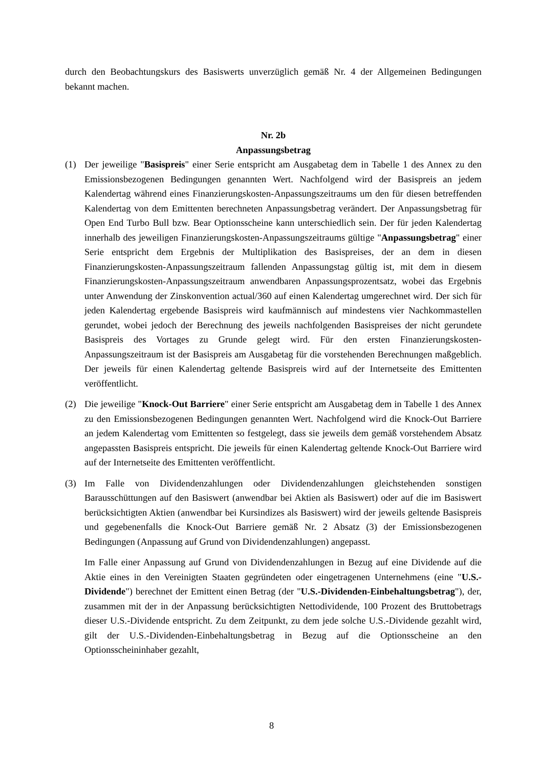durch den Beobachtungskurs des Basiswerts unverzüglich gemäß Nr. 4 der Allgemeinen Bedingungen bekannt machen.
Nr. 2b
Anpassungsbetrag
(1) Der jeweilige "Basispreis" einer Serie entspricht am Ausgabetag dem in Tabelle 1 des Annex zu den Emissionsbezogenen Bedingungen genannten Wert. Nachfolgend wird der Basispreis an jedem Kalendertag während eines Finanzierungskosten-Anpassungszeitraums um den für diesen betreffenden Kalendertag von dem Emittenten berechneten Anpassungsbetrag verändert. Der Anpassungsbetrag für Open End Turbo Bull bzw. Bear Optionsscheine kann unterschiedlich sein. Der für jeden Kalendertag innerhalb des jeweiligen Finanzierungskosten-Anpassungszeitraums gültige "Anpassungsbetrag" einer Serie entspricht dem Ergebnis der Multiplikation des Basispreises, der an dem in diesen Finanzierungskosten-Anpassungszeitraum fallenden Anpassungstag gültig ist, mit dem in diesem Finanzierungskosten-Anpassungszeitraum anwendbaren Anpassungsprozentsatz, wobei das Ergebnis unter Anwendung der Zinskonvention actual/360 auf einen Kalendertag umgerechnet wird. Der sich für jeden Kalendertag ergebende Basispreis wird kaufmännisch auf mindestens vier Nachkommastellen gerundet, wobei jedoch der Berechnung des jeweils nachfolgenden Basispreises der nicht gerundete Basispreis des Vortages zu Grunde gelegt wird. Für den ersten Finanzierungskosten-Anpassungszeitraum ist der Basispreis am Ausgabetag für die vorstehenden Berechnungen maßgeblich. Der jeweils für einen Kalendertag geltende Basispreis wird auf der Internetseite des Emittenten veröffentlicht.
(2) Die jeweilige "Knock-Out Barriere" einer Serie entspricht am Ausgabetag dem in Tabelle 1 des Annex zu den Emissionsbezogenen Bedingungen genannten Wert. Nachfolgend wird die Knock-Out Barriere an jedem Kalendertag vom Emittenten so festgelegt, dass sie jeweils dem gemäß vorstehendem Absatz angepassten Basispreis entspricht. Die jeweils für einen Kalendertag geltende Knock-Out Barriere wird auf der Internetseite des Emittenten veröffentlicht.
(3) Im Falle von Dividendenzahlungen oder Dividendenzahlungen gleichstehenden sonstigen Barausschüttungen auf den Basiswert (anwendbar bei Aktien als Basiswert) oder auf die im Basiswert berücksichtigten Aktien (anwendbar bei Kursindizes als Basiswert) wird der jeweils geltende Basispreis und gegebenenfalls die Knock-Out Barriere gemäß Nr. 2 Absatz (3) der Emissionsbezogenen Bedingungen (Anpassung auf Grund von Dividendenzahlungen) angepasst.
Im Falle einer Anpassung auf Grund von Dividendenzahlungen in Bezug auf eine Dividende auf die Aktie eines in den Vereinigten Staaten gegründeten oder eingetragenen Unternehmens (eine "U.S.-Dividende") berechnet der Emittent einen Betrag (der "U.S.-Dividenden-Einbehaltungsbetrag"), der, zusammen mit der in der Anpassung berücksichtigten Nettodividende, 100 Prozent des Bruttobetrags dieser U.S.-Dividende entspricht. Zu dem Zeitpunkt, zu dem jede solche U.S.-Dividende gezahlt wird, gilt der U.S.-Dividenden-Einbehaltungsbetrag in Bezug auf die Optionsscheine an den Optionsscheininhaber gezahlt,
8